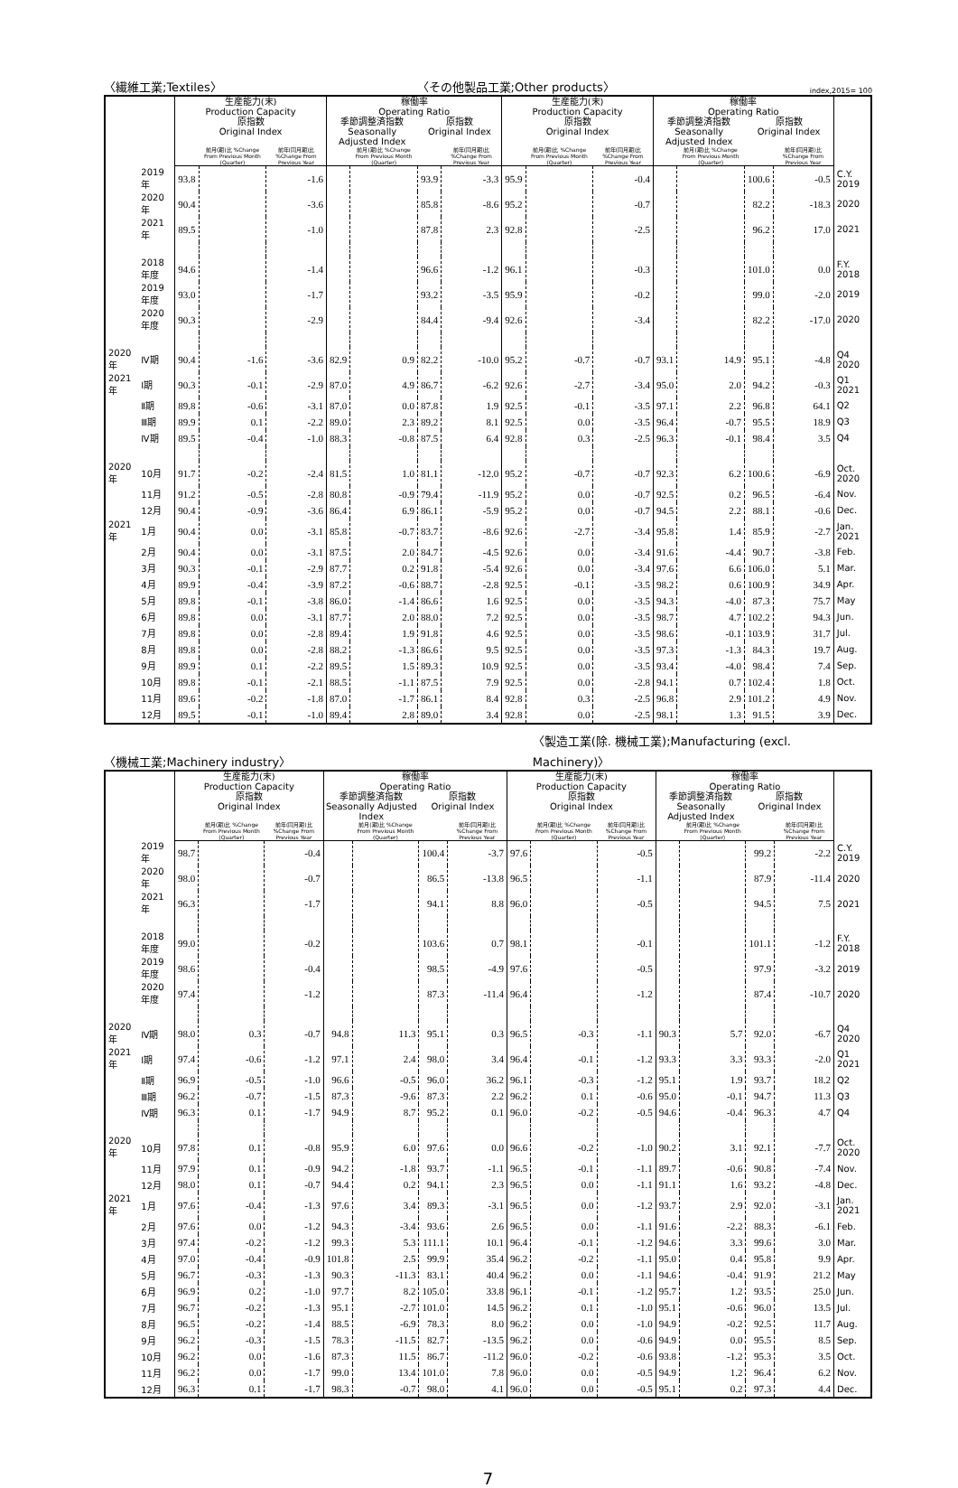〈繊維工業;Textiles〉 〈その他製品工業;Other products〉 index,2015= 100
| | | 生産能力(末) Production Capacity | | | 稼働率 Operating Ratio | | | | 生産能力(末) Production Capacity | | | 稼働率 Operating Ratio | | | | |
| --- | --- | --- | --- | --- | --- | --- | --- | --- | --- | --- | --- | --- | --- | --- | --- | --- |
| | | 原指数 Original Index | | | 季節調整済指数 Seasonally Adjusted Index | | 原指数 Original Index | | 原指数 Original Index | | | 季節調整済指数 Seasonally Adjusted Index | | 原指数 Original Index | | |
| | | | 前月(期)比 %Change From Previous Month (Quarter) | 前年(同月期)比 %Change From Previous Year | | 前月(期)比 %Change From Previous Month (Quarter) | | 前年(同月期)比 %Change From Previous Year | | 前月(期)比 %Change From Previous Month (Quarter) | 前年(同月期)比 %Change From Previous Year | | 前月(期)比 %Change From Previous Month (Quarter) | | 前年(同月期)比 %Change From Previous Year | |
| | 2019 年 | 93.8 | | -1.6 | | | 93.9 | -3.3 | 95.9 | | -0.4 | | | 100.6 | -0.5 | C.Y. 2019 |
| | 2020 年 | 90.4 | | -3.6 | | | 85.8 | -8.6 | 95.2 | | -0.7 | | | 82.2 | -18.3 | 2020 |
| | 2021 年 | 89.5 | | -1.0 | | | 87.8 | 2.3 | 92.8 | | -2.5 | | | 96.2 | 17.0 | 2021 |
| | 2018 年度 | 94.6 | | -1.4 | | | 96.6 | -1.2 | 96.1 | | -0.3 | | | 101.0 | 0.0 | F.Y. 2018 |
| | 2019 年度 | 93.0 | | -1.7 | | | 93.2 | -3.5 | 95.9 | | -0.2 | | | 99.0 | -2.0 | 2019 |
| | 2020 年度 | 90.3 | | -2.9 | | | 84.4 | -9.4 | 92.6 | | -3.4 | | | 82.2 | -17.0 | 2020 |
| 2020 年 | Ⅳ期 | 90.4 | -1.6 | -3.6 | 82.9 | 0.9 | 82.2 | -10.0 | 95.2 | -0.7 | -0.7 | 93.1 | 14.9 | 95.1 | -4.8 | Q4 2020 |
| 2021 年 | Ⅰ期 | 90.3 | -0.1 | -2.9 | 87.0 | 4.9 | 86.7 | -6.2 | 92.6 | -2.7 | -3.4 | 95.0 | 2.0 | 94.2 | -0.3 | Q1 2021 |
| | Ⅱ期 | 89.8 | -0.6 | -3.1 | 87.0 | 0.0 | 87.8 | 1.9 | 92.5 | -0.1 | -3.5 | 97.1 | 2.2 | 96.8 | 64.1 | Q2 |
| | Ⅲ期 | 89.9 | 0.1 | -2.2 | 89.0 | 2.3 | 89.2 | 8.1 | 92.5 | 0.0 | -3.5 | 96.4 | -0.7 | 95.5 | 18.9 | Q3 |
| | Ⅳ期 | 89.5 | -0.4 | -1.0 | 88.3 | -0.8 | 87.5 | 6.4 | 92.8 | 0.3 | -2.5 | 96.3 | -0.1 | 98.4 | 3.5 | Q4 |
| 2020 年 | 10月 | 91.7 | -0.2 | -2.4 | 81.5 | 1.0 | 81.1 | -12.0 | 95.2 | -0.7 | -0.7 | 92.3 | 6.2 | 100.6 | -6.9 | Oct. 2020 |
| | 11月 | 91.2 | -0.5 | -2.8 | 80.8 | -0.9 | 79.4 | -11.9 | 95.2 | 0.0 | -0.7 | 92.5 | 0.2 | 96.5 | -6.4 | Nov. |
| | 12月 | 90.4 | -0.9 | -3.6 | 86.4 | 6.9 | 86.1 | -5.9 | 95.2 | 0.0 | -0.7 | 94.5 | 2.2 | 88.1 | -0.6 | Dec. |
| 2021 年 | 1月 | 90.4 | 0.0 | -3.1 | 85.8 | -0.7 | 83.7 | -8.6 | 92.6 | -2.7 | -3.4 | 95.8 | 1.4 | 85.9 | -2.7 | Jan. 2021 |
| | 2月 | 90.4 | 0.0 | -3.1 | 87.5 | 2.0 | 84.7 | -4.5 | 92.6 | 0.0 | -3.4 | 91.6 | -4.4 | 90.7 | -3.8 | Feb. |
| | 3月 | 90.3 | -0.1 | -2.9 | 87.7 | 0.2 | 91.8 | -5.4 | 92.6 | 0.0 | -3.4 | 97.6 | 6.6 | 106.0 | 5.1 | Mar. |
| | 4月 | 89.9 | -0.4 | -3.9 | 87.2 | -0.6 | 88.7 | -2.8 | 92.5 | -0.1 | -3.5 | 98.2 | 0.6 | 100.9 | 34.9 | Apr. |
| | 5月 | 89.8 | -0.1 | -3.8 | 86.0 | -1.4 | 86.6 | 1.6 | 92.5 | 0.0 | -3.5 | 94.3 | -4.0 | 87.3 | 75.7 | May |
| | 6月 | 89.8 | 0.0 | -3.1 | 87.7 | 2.0 | 88.0 | 7.2 | 92.5 | 0.0 | -3.5 | 98.7 | 4.7 | 102.2 | 94.3 | Jun. |
| | 7月 | 89.8 | 0.0 | -2.8 | 89.4 | 1.9 | 91.8 | 4.6 | 92.5 | 0.0 | -3.5 | 98.6 | -0.1 | 103.9 | 31.7 | Jul. |
| | 8月 | 89.8 | 0.0 | -2.8 | 88.2 | -1.3 | 86.6 | 9.5 | 92.5 | 0.0 | -3.5 | 97.3 | -1.3 | 84.3 | 19.7 | Aug. |
| | 9月 | 89.9 | 0.1 | -2.2 | 89.5 | 1.5 | 89.3 | 10.9 | 92.5 | 0.0 | -3.5 | 93.4 | -4.0 | 98.4 | 7.4 | Sep. |
| | 10月 | 89.8 | -0.1 | -2.1 | 88.5 | -1.1 | 87.5 | 7.9 | 92.5 | 0.0 | -2.8 | 94.1 | 0.7 | 102.4 | 1.8 | Oct. |
| | 11月 | 89.6 | -0.2 | -1.8 | 87.0 | -1.7 | 86.1 | 8.4 | 92.8 | 0.3 | -2.5 | 96.8 | 2.9 | 101.2 | 4.9 | Nov. |
| | 12月 | 89.5 | -0.1 | -1.0 | 89.4 | 2.8 | 89.0 | 3.4 | 92.8 | 0.0 | -2.5 | 98.1 | 1.3 | 91.5 | 3.9 | Dec. |
〈機械工業;Machinery industry〉 〈製造工業(除. 機械工業);Manufacturing (excl.
Machinery)〉
| | | 生産能力(末) Production Capacity | | | 稼働率 Operating Ratio | | | | 生産能力(末) Production Capacity | | | 稼働率 Operating Ratio | | | | |
| --- | --- | --- | --- | --- | --- | --- | --- | --- | --- | --- | --- | --- | --- | --- | --- | --- |
| | | 原指数 Original Index | | | 季節調整済指数 Seasonally Adjusted Index | | 原指数 Original Index | | 原指数 Original Index | | | 季節調整済指数 Seasonally Adjusted Index | | 原指数 Original Index | | |
| | | | 前月(期)比 %Change From Previous Month (Quarter) | 前年(同月期)比 %Change From Previous Year | | 前月(期)比 %Change From Previous Month (Quarter) | | 前年(同月期)比 %Change From Previous Year | | 前月(期)比 %Change From Previous Month (Quarter) | 前年(同月期)比 %Change From Previous Year | | 前月(期)比 %Change From Previous Month (Quarter) | | 前年(同月期)比 %Change From Previous Year | |
| | 2019 年 | 98.7 | | -0.4 | | | 100.4 | -3.7 | 97.6 | | -0.5 | | | 99.2 | -2.2 | C.Y. 2019 |
| | 2020 年 | 98.0 | | -0.7 | | | 86.5 | -13.8 | 96.5 | | -1.1 | | | 87.9 | -11.4 | 2020 |
| | 2021 年 | 96.3 | | -1.7 | | | 94.1 | 8.8 | 96.0 | | -0.5 | | | 94.5 | 7.5 | 2021 |
| | 2018 年度 | 99.0 | | -0.2 | | | 103.6 | 0.7 | 98.1 | | -0.1 | | | 101.1 | -1.2 | F.Y. 2018 |
| | 2019 年度 | 98.6 | | -0.4 | | | 98.5 | -4.9 | 97.6 | | -0.5 | | | 97.9 | -3.2 | 2019 |
| | 2020 年度 | 97.4 | | -1.2 | | | 87.3 | -11.4 | 96.4 | | -1.2 | | | 87.4 | -10.7 | 2020 |
| 2020 年 | Ⅳ期 | 98.0 | 0.3 | -0.7 | 94.8 | 11.3 | 95.1 | 0.3 | 96.5 | -0.3 | -1.1 | 90.3 | 5.7 | 92.0 | -6.7 | Q4 2020 |
| 2021 年 | Ⅰ期 | 97.4 | -0.6 | -1.2 | 97.1 | 2.4 | 98.0 | 3.4 | 96.4 | -0.1 | -1.2 | 93.3 | 3.3 | 93.3 | -2.0 | Q1 2021 |
| | Ⅱ期 | 96.9 | -0.5 | -1.0 | 96.6 | -0.5 | 96.0 | 36.2 | 96.1 | -0.3 | -1.2 | 95.1 | 1.9 | 93.7 | 18.2 | Q2 |
| | Ⅲ期 | 96.2 | -0.7 | -1.5 | 87.3 | -9.6 | 87.3 | 2.2 | 96.2 | 0.1 | -0.6 | 95.0 | -0.1 | 94.7 | 11.3 | Q3 |
| | Ⅳ期 | 96.3 | 0.1 | -1.7 | 94.9 | 8.7 | 95.2 | 0.1 | 96.0 | -0.2 | -0.5 | 94.6 | -0.4 | 96.3 | 4.7 | Q4 |
| 2020 年 | 10月 | 97.8 | 0.1 | -0.8 | 95.9 | 6.0 | 97.6 | 0.0 | 96.6 | -0.2 | -1.0 | 90.2 | 3.1 | 92.1 | -7.7 | Oct. 2020 |
| | 11月 | 97.9 | 0.1 | -0.9 | 94.2 | -1.8 | 93.7 | -1.1 | 96.5 | -0.1 | -1.1 | 89.7 | -0.6 | 90.8 | -7.4 | Nov. |
| | 12月 | 98.0 | 0.1 | -0.7 | 94.4 | 0.2 | 94.1 | 2.3 | 96.5 | 0.0 | -1.1 | 91.1 | 1.6 | 93.2 | -4.8 | Dec. |
| 2021 年 | 1月 | 97.6 | -0.4 | -1.3 | 97.6 | 3.4 | 89.3 | -3.1 | 96.5 | 0.0 | -1.2 | 93.7 | 2.9 | 92.0 | -3.1 | Jan. 2021 |
| | 2月 | 97.6 | 0.0 | -1.2 | 94.3 | -3.4 | 93.6 | 2.6 | 96.5 | 0.0 | -1.1 | 91.6 | -2.2 | 88.3 | -6.1 | Feb. |
| | 3月 | 97.4 | -0.2 | -1.2 | 99.3 | 5.3 | 111.1 | 10.1 | 96.4 | -0.1 | -1.2 | 94.6 | 3.3 | 99.6 | 3.0 | Mar. |
| | 4月 | 97.0 | -0.4 | -0.9 | 101.8 | 2.5 | 99.9 | 35.4 | 96.2 | -0.2 | -1.1 | 95.0 | 0.4 | 95.8 | 9.9 | Apr. |
| | 5月 | 96.7 | -0.3 | -1.3 | 90.3 | -11.3 | 83.1 | 40.4 | 96.2 | 0.0 | -1.1 | 94.6 | -0.4 | 91.9 | 21.2 | May |
| | 6月 | 96.9 | 0.2 | -1.0 | 97.7 | 8.2 | 105.0 | 33.8 | 96.1 | -0.1 | -1.2 | 95.7 | 1.2 | 93.5 | 25.0 | Jun. |
| | 7月 | 96.7 | -0.2 | -1.3 | 95.1 | -2.7 | 101.0 | 14.5 | 96.2 | 0.1 | -1.0 | 95.1 | -0.6 | 96.0 | 13.5 | Jul. |
| | 8月 | 96.5 | -0.2 | -1.4 | 88.5 | -6.9 | 78.3 | 8.0 | 96.2 | 0.0 | -1.0 | 94.9 | -0.2 | 92.5 | 11.7 | Aug. |
| | 9月 | 96.2 | -0.3 | -1.5 | 78.3 | -11.5 | 82.7 | -13.5 | 96.2 | 0.0 | -0.6 | 94.9 | 0.0 | 95.5 | 8.5 | Sep. |
| | 10月 | 96.2 | 0.0 | -1.6 | 87.3 | 11.5 | 86.7 | -11.2 | 96.0 | -0.2 | -0.6 | 93.8 | -1.2 | 95.3 | 3.5 | Oct. |
| | 11月 | 96.2 | 0.0 | -1.7 | 99.0 | 13.4 | 101.0 | 7.8 | 96.0 | 0.0 | -0.5 | 94.9 | 1.2 | 96.4 | 6.2 | Nov. |
| | 12月 | 96.3 | 0.1 | -1.7 | 98.3 | -0.7 | 98.0 | 4.1 | 96.0 | 0.0 | -0.5 | 95.1 | 0.2 | 97.3 | 4.4 | Dec. |
7